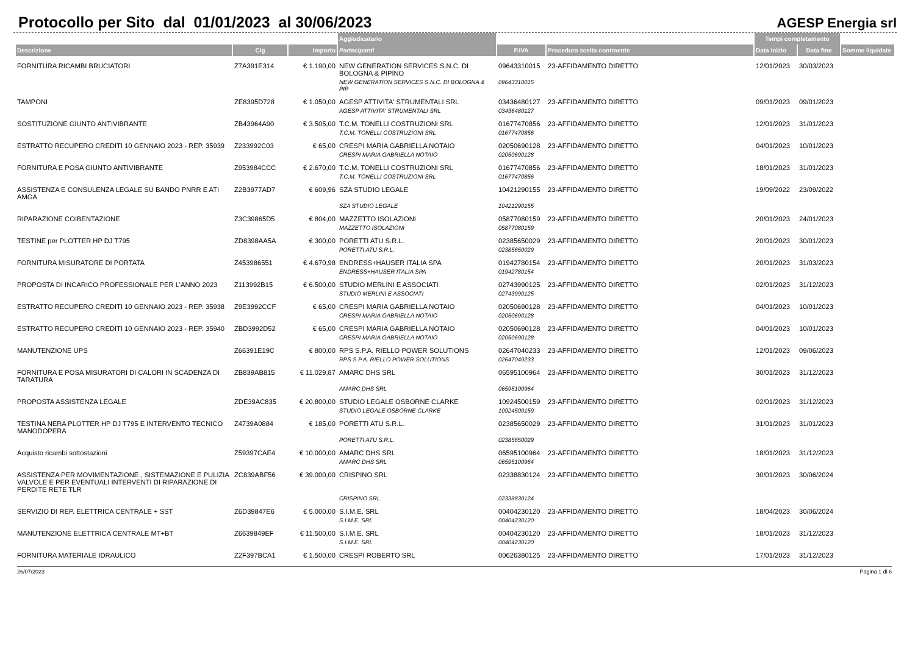Protocollo per Sito dal 01/01/2023 al 30/06/2023
AGESP Energia srl
| | | | Aggiudicatario | | | Tempi completamento | | |
| --- | --- | --- | --- | --- | --- | --- | --- | --- |
| Descrizione | Cig | Importo | Partecipanti | P.IVA | Procedura scelta contraente | Data inizio | Data fine | Somme liquidate |
| FORNITURA RICAMBI BRUCIATORI | Z7A391E314 | € 1.190,00 | NEW GENERATION SERVICES S.N.C. DI BOLOGNA & PIPINO | 09643310015 | 23-AFFIDAMENTO DIRETTO | 12/01/2023 | 30/03/2023 | |
| | | | NEW GENERATION SERVICES S.N.C. DI BOLOGNA & PIP | 09643310015 | | | | |
| TAMPONI | ZE8395D728 | € 1.050,00 | AGESP ATTIVITA' STRUMENTALI SRL | 03436480127 | 23-AFFIDAMENTO DIRETTO | 09/01/2023 | 09/01/2023 | |
| | | | AGESP ATTIVITA' STRUMENTALI SRL | 03436480127 | | | | |
| SOSTITUZIONE GIUNTO ANTIVIBRANTE | ZB43964A90 | € 3.505,00 | T.C.M. TONELLI COSTRUZIONI SRL | 01677470856 | 23-AFFIDAMENTO DIRETTO | 12/01/2023 | 31/01/2023 | |
| | | | T.C.M. TONELLI COSTRUZIONI SRL | 01677470856 | | | | |
| ESTRATTO RECUPERO CREDITI 10 GENNAIO 2023 - REP. 35939 | Z233992C03 | € 65,00 | CRESPI MARIA GABRIELLA NOTAIO | 02050690128 | 23-AFFIDAMENTO DIRETTO | 04/01/2023 | 10/01/2023 | |
| | | | CRESPI MARIA GABRIELLA NOTAIO | 02050690128 | | | | |
| FORNITURA E POSA GIUNTO ANTIVIBRANTE | Z953984CCC | € 2.670,00 | T.C.M. TONELLI COSTRUZIONI SRL | 01677470856 | 23-AFFIDAMENTO DIRETTO | 18/01/2023 | 31/01/2023 | |
| | | | T.C.M. TONELLI COSTRUZIONI SRL | 01677470856 | | | | |
| ASSISTENZA E CONSULENZA LEGALE SU BANDO PNRR E ATI AMGA | Z2B3977AD7 | € 609,96 | SZA STUDIO LEGALE | 10421290155 | 23-AFFIDAMENTO DIRETTO | 19/09/2022 | 23/09/2022 | |
| | | | SZA STUDIO LEGALE | 10421290155 | | | | |
| RIPARAZIONE COIBENTAZIONE | Z3C39865D5 | € 804,00 | MAZZETTO ISOLAZIONI | 05877080159 | 23-AFFIDAMENTO DIRETTO | 20/01/2023 | 24/01/2023 | |
| | | | MAZZETTO ISOLAZIONI | 05877080159 | | | | |
| TESTINE per PLOTTER HP DJ T795 | ZD8398AA5A | € 300,00 | PORETTI ATU S.R.L. | 02385650029 | 23-AFFIDAMENTO DIRETTO | 20/01/2023 | 30/01/2023 | |
| | | | PORETTI ATU S.R.L. | 02385650029 | | | | |
| FORNITURA MISURATORE DI PORTATA | Z453986551 | € 4.670,98 | ENDRESS+HAUSER ITALIA SPA | 01942780154 | 23-AFFIDAMENTO DIRETTO | 20/01/2023 | 31/03/2023 | |
| | | | ENDRESS+HAUSER ITALIA SPA | 01942780154 | | | | |
| PROPOSTA DI INCARICO PROFESSIONALE PER L'ANNO 2023 | Z113992B15 | € 6.500,00 | STUDIO MERLINI E ASSOCIATI | 02743990125 | 23-AFFIDAMENTO DIRETTO | 02/01/2023 | 31/12/2023 | |
| | | | STUDIO MERLINI E ASSOCIATI | 02743990125 | | | | |
| ESTRATTO RECUPERO CREDITI 10 GENNAIO 2023 - REP. 35938 | Z9E3992CCF | € 65,00 | CRESPI MARIA GABRIELLA NOTAIO | 02050690128 | 23-AFFIDAMENTO DIRETTO | 04/01/2023 | 10/01/2023 | |
| | | | CRESPI MARIA GABRIELLA NOTAIO | 02050690128 | | | | |
| ESTRATTO RECUPERO CREDITI 10 GENNAIO 2023 - REP. 35940 | ZBD3992D52 | € 65,00 | CRESPI MARIA GABRIELLA NOTAIO | 02050690128 | 23-AFFIDAMENTO DIRETTO | 04/01/2023 | 10/01/2023 | |
| | | | CRESPI MARIA GABRIELLA NOTAIO | 02050690128 | | | | |
| MANUTENZIONE UPS | Z66391E19C | € 800,00 | RPS S.P.A. RIELLO POWER SOLUTIONS | 02647040233 | 23-AFFIDAMENTO DIRETTO | 12/01/2023 | 09/06/2023 | |
| | | | RPS S.P.A. RIELLO POWER SOLUTIONS | 02647040233 | | | | |
| FORNITURA E POSA MISURATORI DI CALORI IN SCADENZA DI TARATURA | ZB839AB815 | € 11.029,87 | AMARC DHS SRL | 06595100964 | 23-AFFIDAMENTO DIRETTO | 30/01/2023 | 31/12/2023 | |
| | | | AMARC DHS SRL | 06595100964 | | | | |
| PROPOSTA ASSISTENZA LEGALE | ZDE39AC835 | € 20.800,00 | STUDIO LEGALE OSBORNE CLARKE | 10924500159 | 23-AFFIDAMENTO DIRETTO | 02/01/2023 | 31/12/2023 | |
| | | | STUDIO LEGALE OSBORNE CLARKE | 10924500159 | | | | |
| TESTINA NERA PLOTTER HP DJ T795 E INTERVENTO TECNICO MANODOPERA | Z4739A0884 | € 185,00 | PORETTI ATU S.R.L. | 02385650029 | 23-AFFIDAMENTO DIRETTO | 31/01/2023 | 31/01/2023 | |
| | | | PORETTI ATU S.R.L. | 02385650029 | | | | |
| Acquisto ricambi sottostazioni | Z59397CAE4 | € 10.000,00 | AMARC DHS SRL | 06595100964 | 23-AFFIDAMENTO DIRETTO | 18/01/2023 | 31/12/2023 | |
| | | | AMARC DHS SRL | 06595100964 | | | | |
| ASSISTENZA PER MOVIMENTAZIONE , SISTEMAZIONE E PULIZIA VALVOLE E PER EVENTUALI INTERVENTI DI RIPARAZIONE DI PERDITE RETE TLR | ZC839ABF56 | € 39.000,00 | CRISPINO SRL | 02338830124 | 23-AFFIDAMENTO DIRETTO | 30/01/2023 | 30/06/2024 | |
| | | | CRISPINO SRL | 02338830124 | | | | |
| SERVIZIO DI REP. ELETTRICA CENTRALE + SST | Z6D39847E6 | € 5.000,00 | S.I.M.E. SRL | 00404230120 | 23-AFFIDAMENTO DIRETTO | 18/04/2023 | 30/06/2024 | |
| | | | S.I.M.E. SRL | 00404230120 | | | | |
| MANUTENZIONE ELETTRICA CENTRALE MT+BT | Z6639849EF | € 11.500,00 | S.I.M.E. SRL | 00404230120 | 23-AFFIDAMENTO DIRETTO | 18/01/2023 | 31/12/2023 | |
| | | | S.I.M.E. SRL | 00404230120 | | | | |
| FORNITURA MATERIALE IDRAULICO | Z2F397BCA1 | € 1.500,00 | CRESPI ROBERTO SRL | 00626380125 | 23-AFFIDAMENTO DIRETTO | 17/01/2023 | 31/12/2023 | |
26/07/2023 Pagina 1 di 6